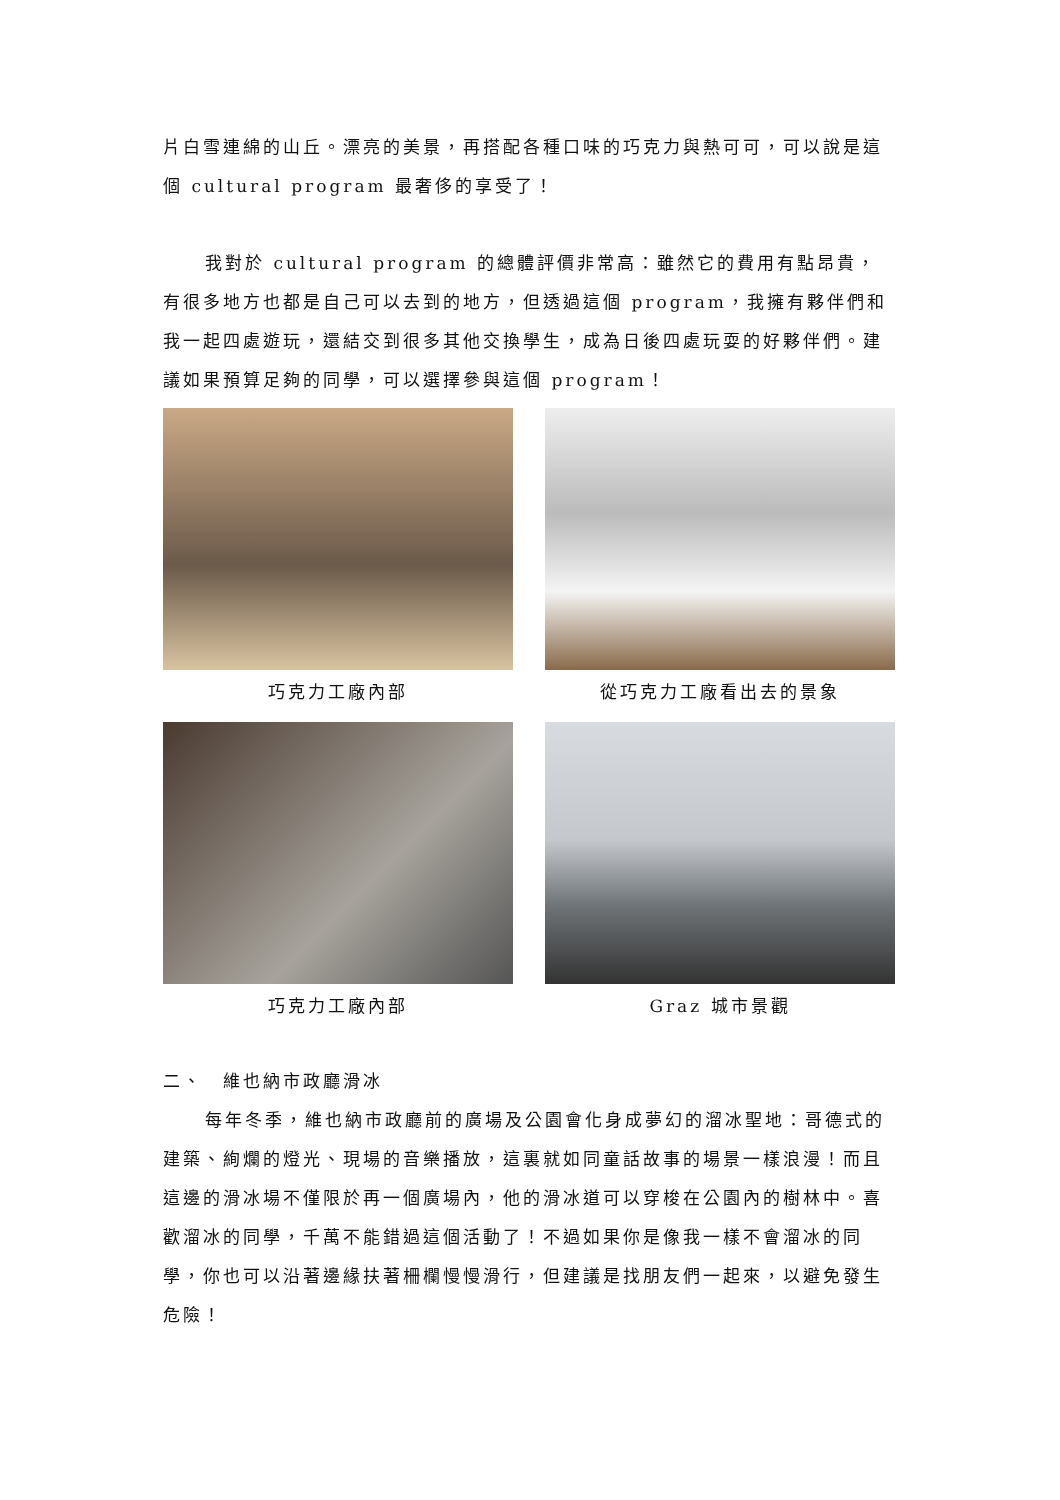片白雪連綿的山丘。漂亮的美景，再搭配各種口味的巧克力與熱可可，可以說是這個 cultural program 最奢侈的享受了！
我對於 cultural program 的總體評價非常高：雖然它的費用有點昂貴，有很多地方也都是自己可以去到的地方，但透過這個 program，我擁有夥伴們和我一起四處遊玩，還結交到很多其他交換學生，成為日後四處玩耍的好夥伴們。建議如果預算足夠的同學，可以選擇參與這個 program！
巧克力工廠內部
從巧克力工廠看出去的景象
巧克力工廠內部
Graz 城市景觀
二、　維也納市政廳滑冰
每年冬季，維也納市政廳前的廣場及公園會化身成夢幻的溜冰聖地：哥德式的建築、絢爛的燈光、現場的音樂播放，這裏就如同童話故事的場景一樣浪漫！而且這邊的滑冰場不僅限於再一個廣場內，他的滑冰道可以穿梭在公園內的樹林中。喜歡溜冰的同學，千萬不能錯過這個活動了！不過如果你是像我一樣不會溜冰的同學，你也可以沿著邊緣扶著柵欄慢慢滑行，但建議是找朋友們一起來，以避免發生危險！